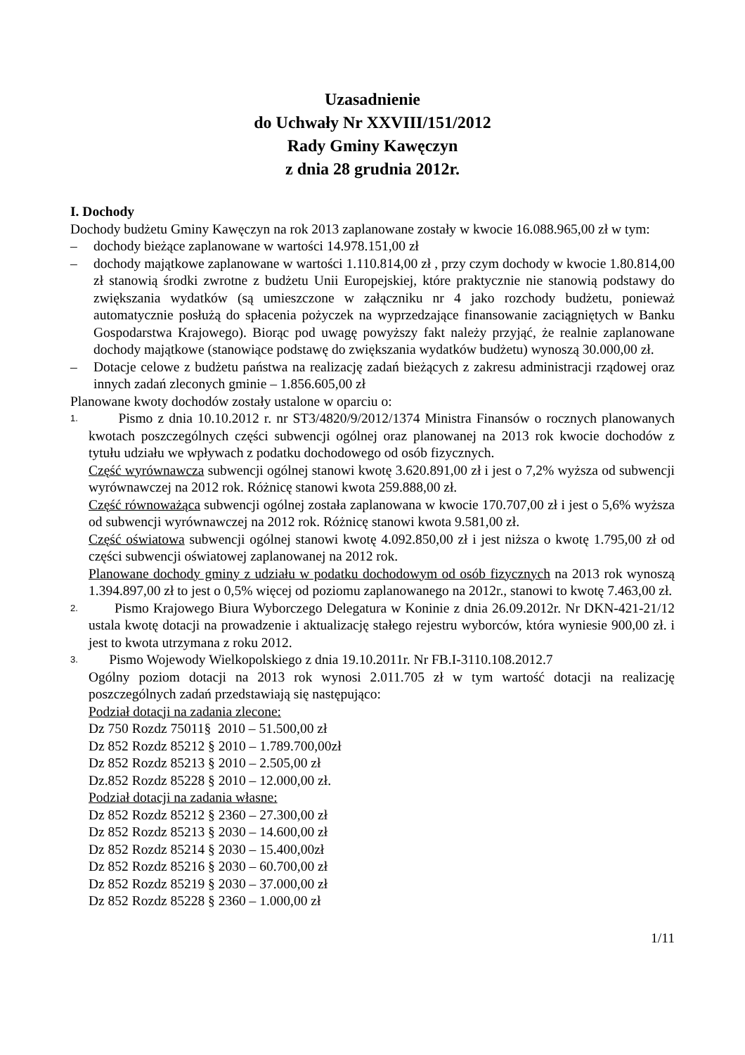Uzasadnienie
do Uchwały Nr XXVIII/151/2012
Rady Gminy Kawęczyn
z dnia 28 grudnia 2012r.
I. Dochody
Dochody budżetu Gminy Kawęczyn na rok 2013 zaplanowane zostały w kwocie 16.088.965,00 zł w tym:
– dochody bieżące zaplanowane w wartości 14.978.151,00 zł
– dochody majątkowe zaplanowane w wartości 1.110.814,00 zł , przy czym dochody w kwocie 1.80.814,00 zł stanowią środki zwrotne z budżetu Unii Europejskiej, które praktycznie nie stanowią podstawy do zwiększania wydatków (są umieszczone w załączniku nr 4 jako rozchody budżetu, ponieważ automatycznie posłużą do spłacenia pożyczek na wyprzedzające finansowanie zaciągniętych w Banku Gospodarstwa Krajowego). Biorąc pod uwagę powyższy fakt należy przyjąć, że realnie zaplanowane dochody majątkowe (stanowiące podstawę do zwiększania wydatków budżetu) wynoszą 30.000,00 zł.
– Dotacje celowe z budżetu państwa na realizację zadań bieżących z zakresu administracji rządowej oraz innych zadań zleconych gminie – 1.856.605,00 zł
Planowane kwoty dochodów zostały ustalone w oparciu o:
1. Pismo z dnia 10.10.2012 r. nr ST3/4820/9/2012/1374 Ministra Finansów o rocznych planowanych kwotach poszczególnych części subwencji ogólnej oraz planowanej na 2013 rok kwocie dochodów z tytułu udziału we wpływach z podatku dochodowego od osób fizycznych.
Część wyrównawcza subwencji ogólnej stanowi kwotę 3.620.891,00 zł i jest o 7,2% wyższa od subwencji wyrównawczej na 2012 rok. Różnicę stanowi kwota 259.888,00 zł.
Część równoważąca subwencji ogólnej została zaplanowana w kwocie 170.707,00 zł i jest o 5,6% wyższa od subwencji wyrównawczej na 2012 rok. Różnicę stanowi kwota 9.581,00 zł.
Część oświatowa subwencji ogólnej stanowi kwotę 4.092.850,00 zł i jest niższa o kwotę 1.795,00 zł od części subwencji oświatowej zaplanowanej na 2012 rok.
Planowane dochody gminy z udziału w podatku dochodowym od osób fizycznych na 2013 rok wynoszą 1.394.897,00 zł to jest o 0,5% więcej od poziomu zaplanowanego na 2012r., stanowi to kwotę 7.463,00 zł.
2. Pismo Krajowego Biura Wyborczego Delegatura w Koninie z dnia 26.09.2012r. Nr DKN-421-21/12 ustala kwotę dotacji na prowadzenie i aktualizację stałego rejestru wyborców, która wyniesie 900,00 zł. i jest to kwota utrzymana z roku 2012.
3. Pismo Wojewody Wielkopolskiego z dnia 19.10.2011r. Nr FB.I-3110.108.2012.7
Ogólny poziom dotacji na 2013 rok wynosi 2.011.705 zł w tym wartość dotacji na realizację poszczególnych zadań przedstawiają się następująco:
Podział dotacji na zadania zlecone:
Dz 750 Rozdz 75011§ 2010 – 51.500,00 zł
Dz 852 Rozdz 85212 § 2010 – 1.789.700,00zł
Dz 852 Rozdz 85213 § 2010 – 2.505,00 zł
Dz.852 Rozdz 85228 § 2010 – 12.000,00 zł.
Podział dotacji na zadania własne:
Dz 852 Rozdz 85212 § 2360 – 27.300,00 zł
Dz 852 Rozdz 85213 § 2030 – 14.600,00 zł
Dz 852 Rozdz 85214 § 2030 – 15.400,00zł
Dz 852 Rozdz 85216 § 2030 – 60.700,00 zł
Dz 852 Rozdz 85219 § 2030 – 37.000,00 zł
Dz 852 Rozdz 85228 § 2360 – 1.000,00 zł
1/11